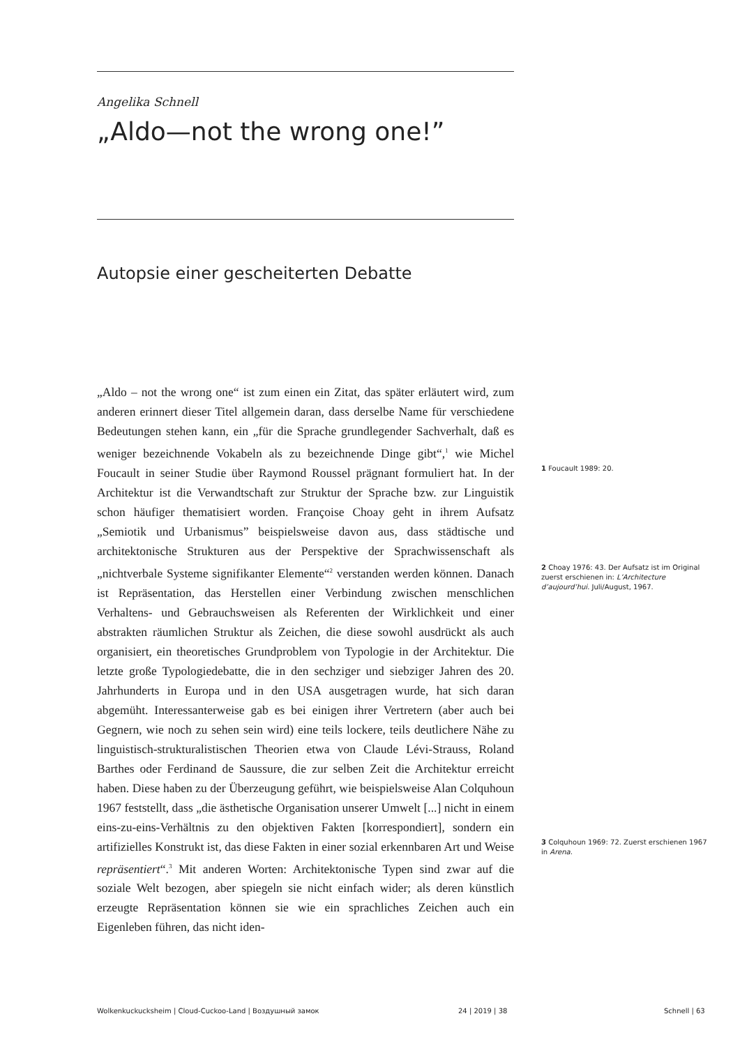Angelika Schnell
„Aldo—not the wrong one!”
Autopsie einer gescheiterten Debatte
„Aldo – not the wrong one“ ist zum einen ein Zitat, das später erläutert wird, zum anderen erinnert dieser Titel allgemein daran, dass derselbe Name für verschiedene Bedeutungen stehen kann, ein „für die Sprache grundlegender Sachverhalt, daß es weniger bezeichnende Vokabeln als zu bezeichnende Dinge gibt“,<sup>1</sup> wie Michel Foucault in seiner Studie über Raymond Roussel prägnant formuliert hat. In der Architektur ist die Verwandtschaft zur Struktur der Sprache bzw. zur Linguistik schon häufiger thematisiert worden. Françoise Choay geht in ihrem Aufsatz „Semiotik und Urbanismus” beispielsweise davon aus, dass städtische und architektonische Strukturen aus der Perspektive der Sprachwissenschaft als „nichtverbale Systeme signifikanter Elemente“<sup>2</sup> verstanden werden können. Danach ist Repräsentation, das Herstellen einer Verbindung zwischen menschlichen Verhaltens- und Gebrauchsweisen als Referenten der Wirklichkeit und einer abstrakten räumlichen Struktur als Zeichen, die diese sowohl ausdrückt als auch organisiert, ein theoretisches Grundproblem von Typologie in der Architektur. Die letzte große Typologiedebatte, die in den sechziger und siebziger Jahren des 20. Jahrhunderts in Europa und in den USA ausgetragen wurde, hat sich daran abgemüht. Interessanterweise gab es bei einigen ihrer Vertretern (aber auch bei Gegnern, wie noch zu sehen sein wird) eine teils lockere, teils deutlichere Nähe zu linguistisch-strukturalistischen Theorien etwa von Claude Lévi-Strauss, Roland Barthes oder Ferdinand de Saussure, die zur selben Zeit die Architektur erreicht haben. Diese haben zu der Überzeugung geführt, wie beispielsweise Alan Colquhoun 1967 feststellt, dass „die ästhetische Organisation unserer Umwelt [...] nicht in einem eins-zu-eins-Verhältnis zu den objektiven Fakten [korrespondiert], sondern ein artifizielles Konstrukt ist, das diese Fakten in einer sozial erkennbaren Art und Weise repräsentiert“.<sup>3</sup> Mit anderen Worten: Architektonische Typen sind zwar auf die soziale Welt bezogen, aber spiegeln sie nicht einfach wider; als deren künstlich erzeugte Repräsentation können sie wie ein sprachliches Zeichen auch ein Eigenleben führen, das nicht iden-
1 Foucault 1989: 20.
2 Choay 1976: 43. Der Aufsatz ist im Original zuerst erschienen in: L’Architecture d’aujourd’hui. Juli/August, 1967.
3 Colquhoun 1969: 72. Zuerst erschienen 1967 in Arena.
Wolkenkuckucksheim | Cloud-Cuckoo-Land | Воздушный замок
24 | 2019 | 38 Schnell | 63